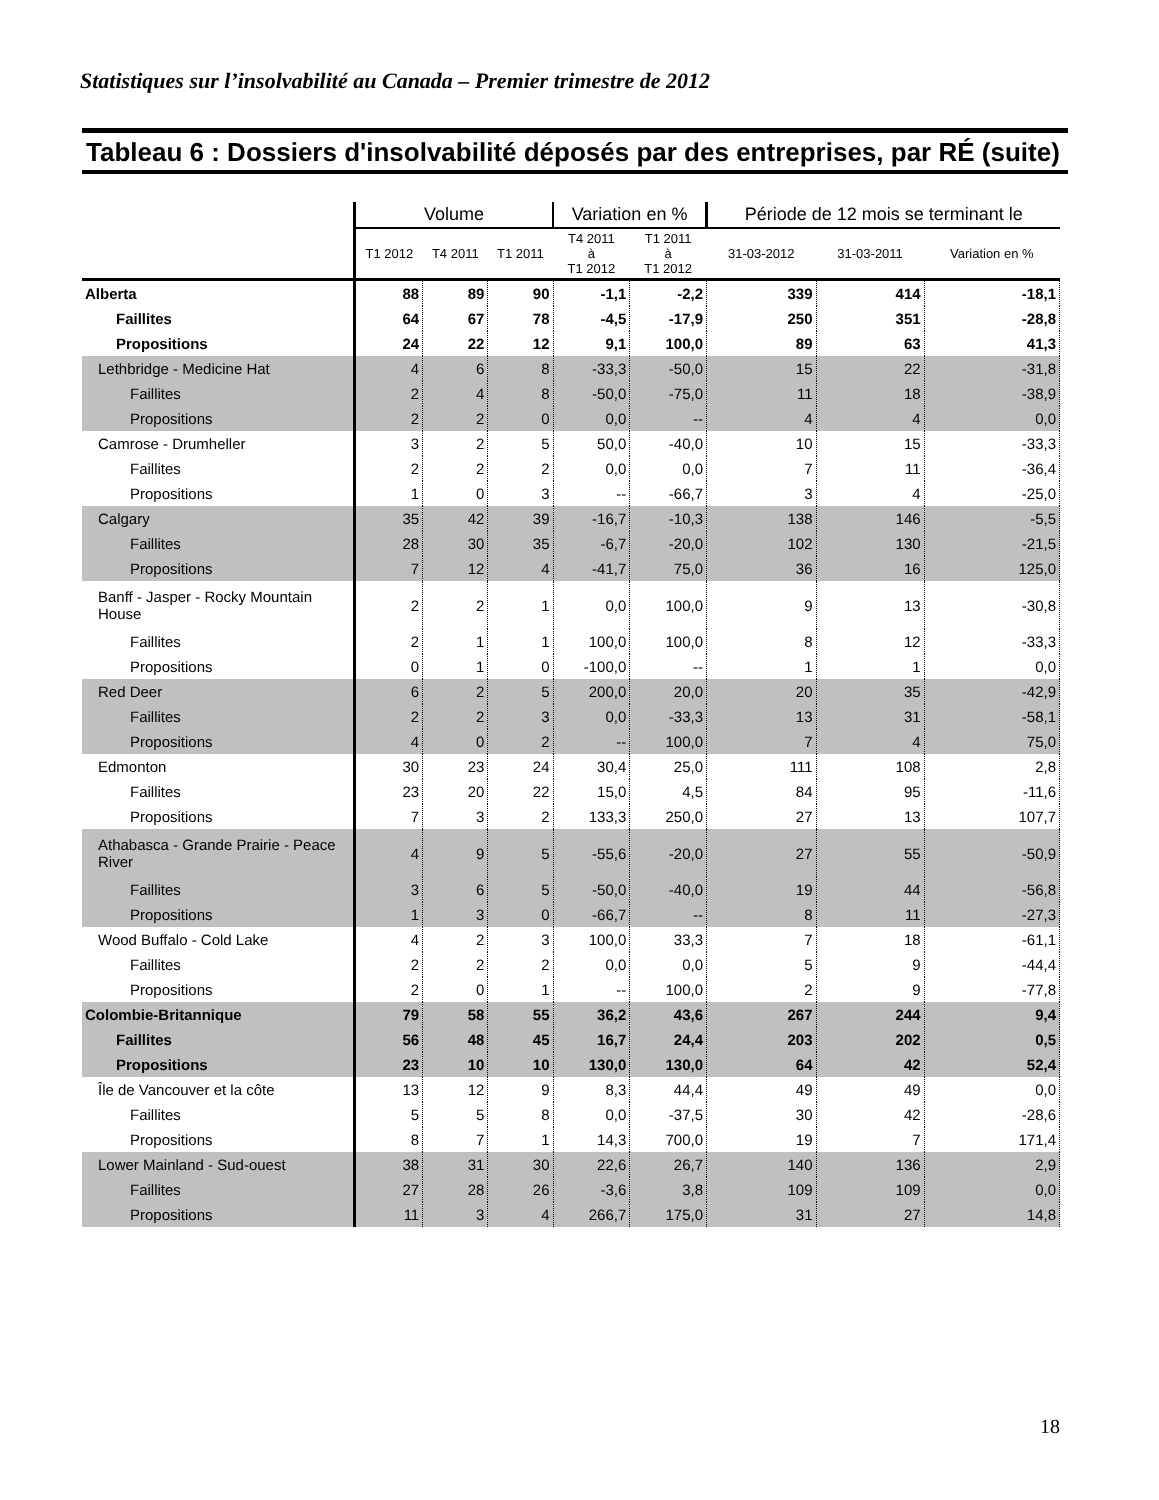Statistiques sur l’insolvabilité au Canada – Premier trimestre de 2012
Tableau 6 : Dossiers d'insolvabilité déposés par des entreprises, par RÉ (suite)
| | Volume | | | Variation en % | | Période de 12 mois se terminant le | | |
| --- | --- | --- | --- | --- | --- | --- | --- | --- |
| | T1 2012 | T4 2011 | T1 2011 | T4 2011 à T1 2012 | T1 2011 à T1 2012 | 31-03-2012 | 31-03-2011 | Variation en % |
| Alberta | 88 | 89 | 90 | -1,1 | -2,2 | 339 | 414 | -18,1 |
| Faillites | 64 | 67 | 78 | -4,5 | -17,9 | 250 | 351 | -28,8 |
| Propositions | 24 | 22 | 12 | 9,1 | 100,0 | 89 | 63 | 41,3 |
| Lethbridge - Medicine Hat | 4 | 6 | 8 | -33,3 | -50,0 | 15 | 22 | -31,8 |
| Faillites | 2 | 4 | 8 | -50,0 | -75,0 | 11 | 18 | -38,9 |
| Propositions | 2 | 2 | 0 | 0,0 | -- | 4 | 4 | 0,0 |
| Camrose - Drumheller | 3 | 2 | 5 | 50,0 | -40,0 | 10 | 15 | -33,3 |
| Faillites | 2 | 2 | 2 | 0,0 | 0,0 | 7 | 11 | -36,4 |
| Propositions | 1 | 0 | 3 | -- | -66,7 | 3 | 4 | -25,0 |
| Calgary | 35 | 42 | 39 | -16,7 | -10,3 | 138 | 146 | -5,5 |
| Faillites | 28 | 30 | 35 | -6,7 | -20,0 | 102 | 130 | -21,5 |
| Propositions | 7 | 12 | 4 | -41,7 | 75,0 | 36 | 16 | 125,0 |
| Banff - Jasper - Rocky Mountain House | 2 | 2 | 1 | 0,0 | 100,0 | 9 | 13 | -30,8 |
| Faillites | 2 | 1 | 1 | 100,0 | 100,0 | 8 | 12 | -33,3 |
| Propositions | 0 | 1 | 0 | -100,0 | -- | 1 | 1 | 0,0 |
| Red Deer | 6 | 2 | 5 | 200,0 | 20,0 | 20 | 35 | -42,9 |
| Faillites | 2 | 2 | 3 | 0,0 | -33,3 | 13 | 31 | -58,1 |
| Propositions | 4 | 0 | 2 | -- | 100,0 | 7 | 4 | 75,0 |
| Edmonton | 30 | 23 | 24 | 30,4 | 25,0 | 111 | 108 | 2,8 |
| Faillites | 23 | 20 | 22 | 15,0 | 4,5 | 84 | 95 | -11,6 |
| Propositions | 7 | 3 | 2 | 133,3 | 250,0 | 27 | 13 | 107,7 |
| Athabasca - Grande Prairie - Peace River | 4 | 9 | 5 | -55,6 | -20,0 | 27 | 55 | -50,9 |
| Faillites | 3 | 6 | 5 | -50,0 | -40,0 | 19 | 44 | -56,8 |
| Propositions | 1 | 3 | 0 | -66,7 | -- | 8 | 11 | -27,3 |
| Wood Buffalo - Cold Lake | 4 | 2 | 3 | 100,0 | 33,3 | 7 | 18 | -61,1 |
| Faillites | 2 | 2 | 2 | 0,0 | 0,0 | 5 | 9 | -44,4 |
| Propositions | 2 | 0 | 1 | -- | 100,0 | 2 | 9 | -77,8 |
| Colombie-Britannique | 79 | 58 | 55 | 36,2 | 43,6 | 267 | 244 | 9,4 |
| Faillites | 56 | 48 | 45 | 16,7 | 24,4 | 203 | 202 | 0,5 |
| Propositions | 23 | 10 | 10 | 130,0 | 130,0 | 64 | 42 | 52,4 |
| Île de Vancouver et la côte | 13 | 12 | 9 | 8,3 | 44,4 | 49 | 49 | 0,0 |
| Faillites | 5 | 5 | 8 | 0,0 | -37,5 | 30 | 42 | -28,6 |
| Propositions | 8 | 7 | 1 | 14,3 | 700,0 | 19 | 7 | 171,4 |
| Lower Mainland - Sud-ouest | 38 | 31 | 30 | 22,6 | 26,7 | 140 | 136 | 2,9 |
| Faillites | 27 | 28 | 26 | -3,6 | 3,8 | 109 | 109 | 0,0 |
| Propositions | 11 | 3 | 4 | 266,7 | 175,0 | 31 | 27 | 14,8 |
18